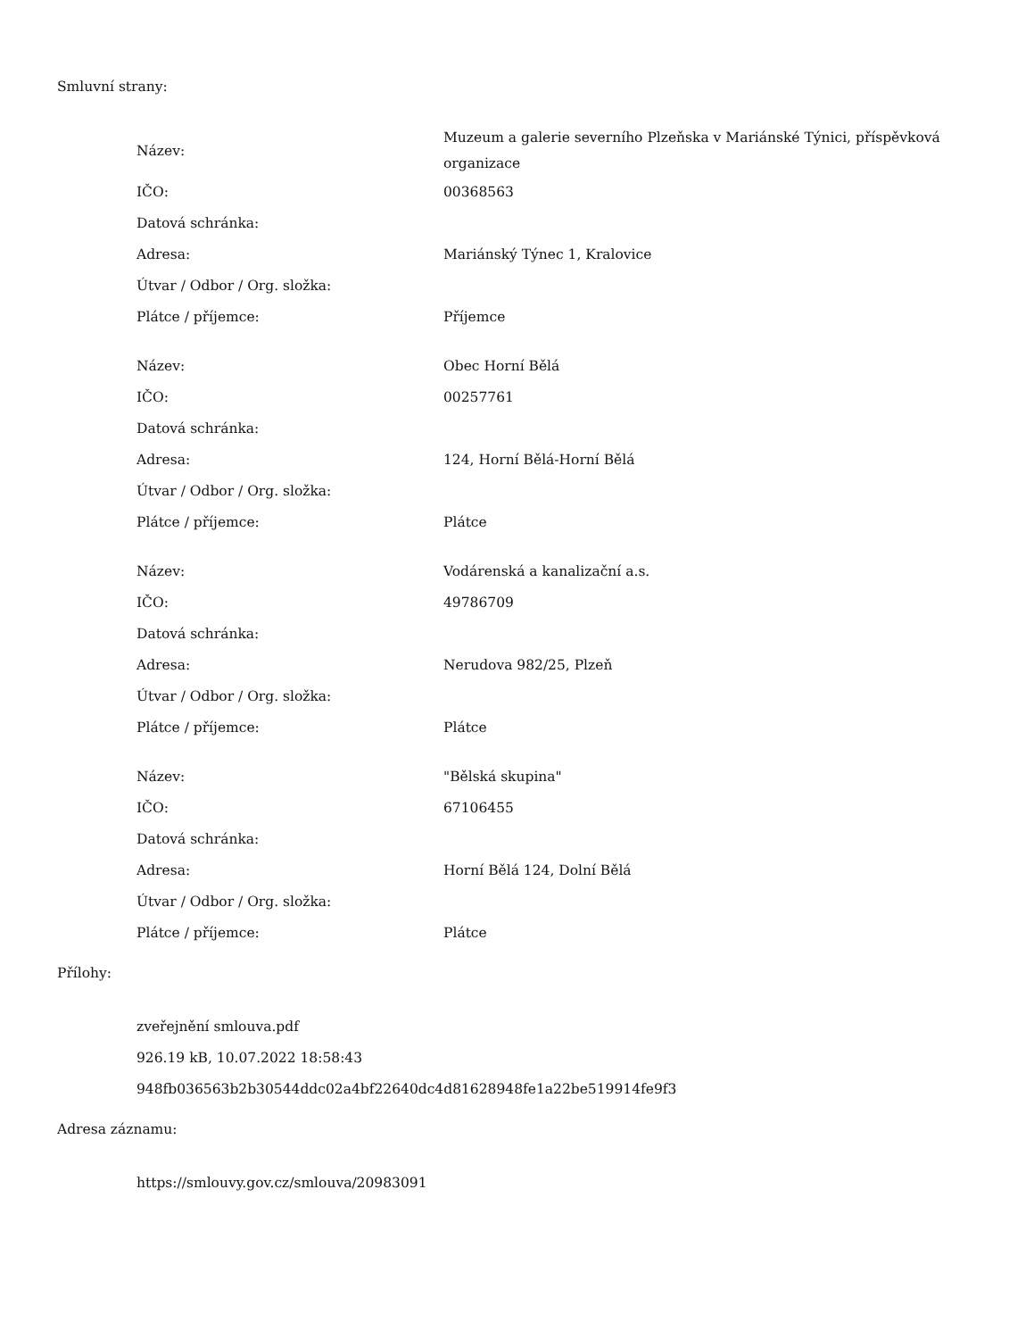Smluvní strany:
| Název: | Muzeum a galerie severního Plzeňska v Mariánské Týnici, příspěvková organizace |
| IČO: | 00368563 |
| Datová schránka: | |
| Adresa: | Mariánský Týnec 1, Kralovice |
| Útvar / Odbor / Org. složka: | |
| Plátce / příjemce: | Příjemce |
| Název: | Obec Horní Bělá |
| IČO: | 00257761 |
| Datová schránka: | |
| Adresa: | 124, Horní Bělá-Horní Bělá |
| Útvar / Odbor / Org. složka: | |
| Plátce / příjemce: | Plátce |
| Název: | Vodárenská a kanalizační a.s. |
| IČO: | 49786709 |
| Datová schránka: | |
| Adresa: | Nerudova 982/25, Plzeň |
| Útvar / Odbor / Org. složka: | |
| Plátce / příjemce: | Plátce |
| Název: | "Bělská skupina" |
| IČO: | 67106455 |
| Datová schránka: | |
| Adresa: | Horní Bělá 124, Dolní Bělá |
| Útvar / Odbor / Org. složka: | |
| Plátce / příjemce: | Plátce |
Přílohy:
zveřejnění smlouva.pdf
926.19 kB, 10.07.2022 18:58:43
948fb036563b2b30544ddc02a4bf22640dc4d81628948fe1a22be519914fe9f3
Adresa záznamu:
https://smlouvy.gov.cz/smlouva/20983091